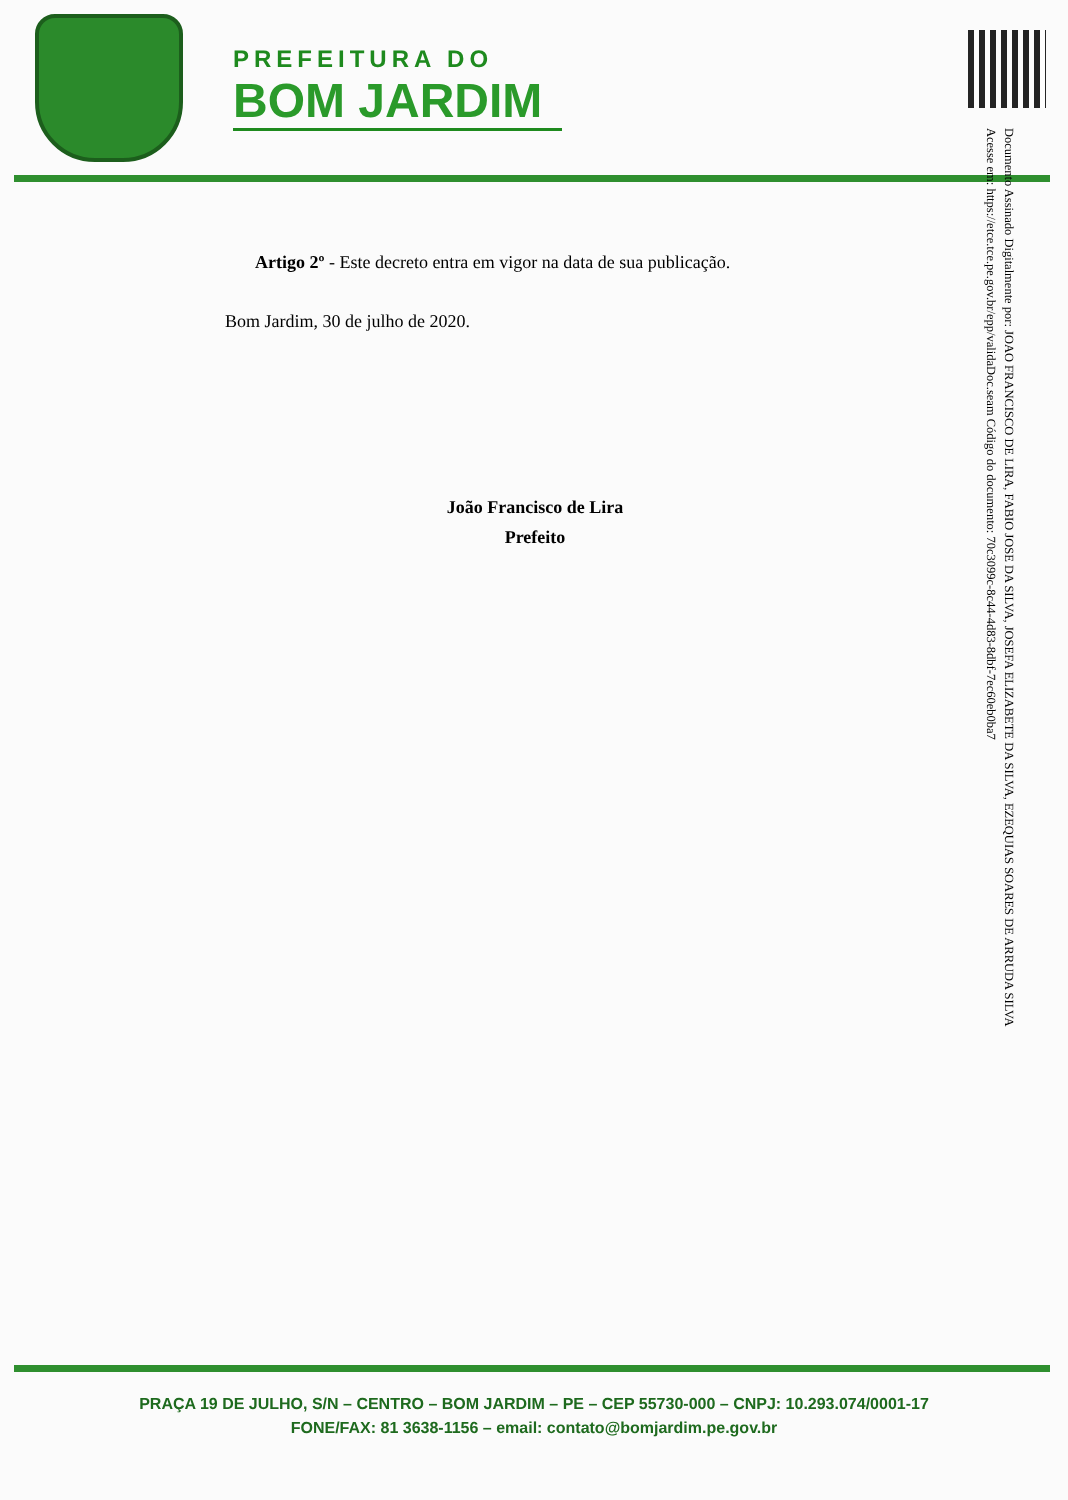PREFEITURA DO
BOM JARDIM
Documento Assinado Digitalmente por: JOAO FRANCISCO DE LIRA, FABIO JOSE DA SILVA, JOSEFA ELIZABETE DA SILVA, EZEQUIAS SOARES DE ARRUDA SILVA
Acesse em: https://etce.tce.pe.gov.br/epp/validaDoc.seam Código do documento: 70c3099c-8c44-4d83-8dbf-7ec60eb0ba7
Artigo 2º - Este decreto entra em vigor na data de sua publicação.
Bom Jardim, 30 de julho de 2020.
João Francisco de Lira
Prefeito
PRAÇA 19 DE JULHO, S/N – CENTRO – BOM JARDIM – PE – CEP 55730-000 – CNPJ: 10.293.074/0001-17
FONE/FAX: 81 3638-1156 – email: contato@bomjardim.pe.gov.br